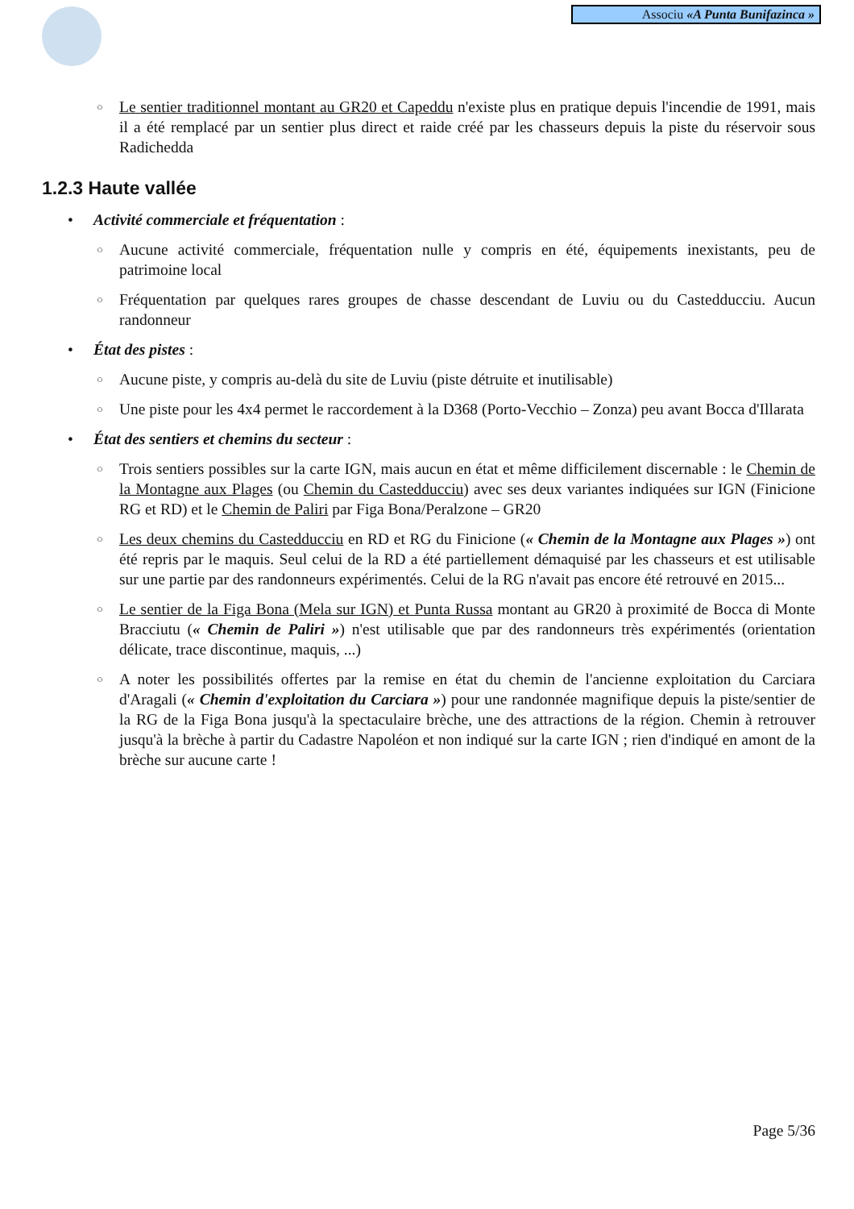Associu «A Punta Bunifazinca »
○ Le sentier traditionnel montant au GR20 et Capeddu n'existe plus en pratique depuis l'incendie de 1991, mais il a été remplacé par un sentier plus direct et raide créé par les chasseurs depuis la piste du réservoir sous Radichedda
1.2.3 Haute vallée
• Activité commerciale et fréquentation :
○ Aucune activité commerciale, fréquentation nulle y compris en été, équipements inexistants, peu de patrimoine local
○ Fréquentation par quelques rares groupes de chasse descendant de Luviu ou du Castedducciu. Aucun randonneur
• État des pistes :
○ Aucune piste, y compris au-delà du site de Luviu (piste détruite et inutilisable)
○ Une piste pour les 4x4 permet le raccordement à la D368 (Porto-Vecchio – Zonza) peu avant Bocca d'Illarata
• État des sentiers et chemins du secteur :
○ Trois sentiers possibles sur la carte IGN, mais aucun en état et même difficilement discernable : le Chemin de la Montagne aux Plages (ou Chemin du Castedducciu) avec ses deux variantes indiquées sur IGN (Finicione RG et RD) et le Chemin de Paliri par Figa Bona/Peralzone – GR20
○ Les deux chemins du Castedducciu en RD et RG du Finicione (« Chemin de la Montagne aux Plages ») ont été repris par le maquis. Seul celui de la RD a été partiellement démaquisé par les chasseurs et est utilisable sur une partie par des randonneurs expérimentés. Celui de la RG n'avait pas encore été retrouvé en 2015...
○ Le sentier de la Figa Bona (Mela sur IGN) et Punta Russa montant au GR20 à proximité de Bocca di Monte Bracciutu (« Chemin de Paliri ») n'est utilisable que par des randonneurs très expérimentés (orientation délicate, trace discontinue, maquis, ...)
○ A noter les possibilités offertes par la remise en état du chemin de l'ancienne exploitation du Carciara d'Aragali (« Chemin d'exploitation du Carciara ») pour une randonnée magnifique depuis la piste/sentier de la RG de la Figa Bona jusqu'à la spectaculaire brèche, une des attractions de la région. Chemin à retrouver jusqu'à la brèche à partir du Cadastre Napoléon et non indiqué sur la carte IGN ; rien d'indiqué en amont de la brèche sur aucune carte !
Page 5/36